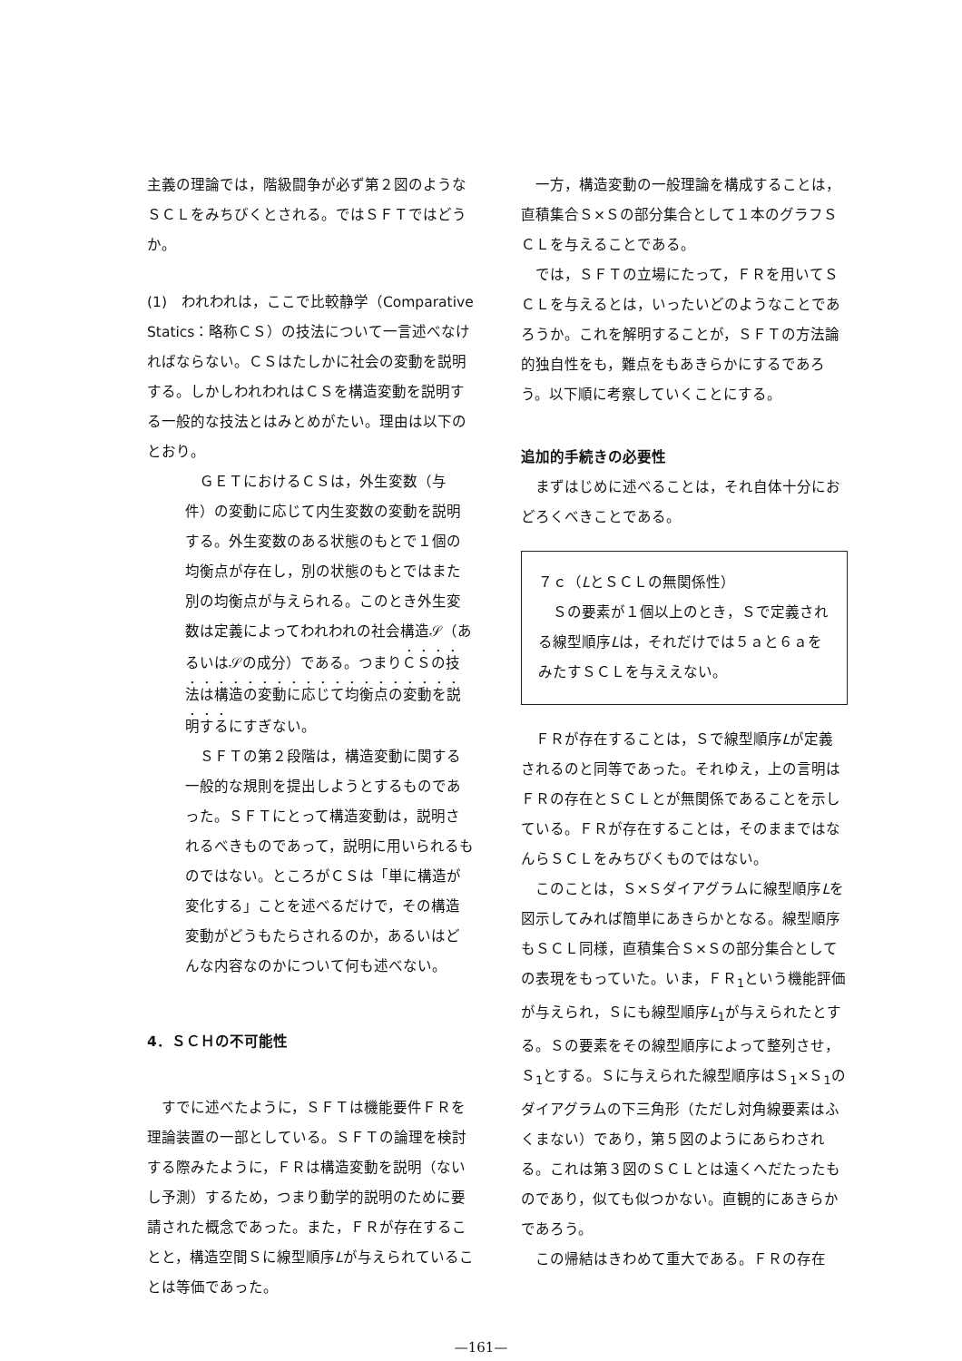主義の理論では，階級闘争が必ず第２図のようなＳＣＬをみちびくとされる。ではＳＦＴではどうか。
(1)　われわれは，ここで比較静学（Comparative Statics：略称ＣＳ）の技法について一言述べなければならない。ＣＳはたしかに社会の変動を説明する。しかしわれわれはＣＳを構造変動を説明する一般的な技法とはみとめがたい。理由は以下のとおり。
ＧＥＴにおけるＣＳは，外生変数（与件）の変動に応じて内生変数の変動を説明する。外生変数のある状態のもとで１個の均衡点が存在し，別の状態のもとではまた別の均衡点が与えられる。このとき外生変数は定義によってわれわれの社会構造𝒮（あるいは𝒮の成分）である。つまりＣＳの技法は構造の変動に応じて均衡点の変動を説明するにすぎない。
ＳＦＴの第２段階は，構造変動に関する一般的な規則を提出しようとするものであった。ＳＦＴにとって構造変動は，説明されるべきものであって，説明に用いられるものではない。ところがＣＳは「単に構造が変化する」ことを述べるだけで，その構造変動がどうもたらされるのか，あるいはどんな内容なのかについて何も述べない。
4．ＳＣＨの不可能性
すでに述べたように，ＳＦＴは機能要件ＦＲを理論装置の一部としている。ＳＦＴの論理を検討する際みたように，ＦＲは構造変動を説明（ないし予測）するため，つまり動学的説明のために要請された概念であった。また，ＦＲが存在することと，構造空間Ｓに線型順序Lが与えられていることは等価であった。
一方，構造変動の一般理論を構成することは，直積集合Ｓ×Ｓの部分集合として１本のグラフＳＣＬを与えることである。
では，ＳＦＴの立場にたって，ＦＲを用いてＳＣＬを与えるとは，いったいどのようなことであろうか。これを解明することが，ＳＦＴの方法論的独自性をも，難点をもあきらかにするであろう。以下順に考察していくことにする。
追加的手続きの必要性
まずはじめに述べることは，それ自体十分におどろくべきことである。
７ｃ（LとＳＣＬの無関係性）
Ｓの要素が１個以上のとき，Ｓで定義される線型順序Lは，それだけでは５ａと６ａをみたすＳＣＬを与ええない。
ＦＲが存在することは，Ｓで線型順序Lが定義されるのと同等であった。それゆえ，上の言明はＦＲの存在とＳＣＬとが無関係であることを示している。ＦＲが存在することは，そのままではなんらＳＣＬをみちびくものではない。
このことは，Ｓ×Ｓダイアグラムに線型順序Lを図示してみれば簡単にあきらかとなる。線型順序もＳＣＬ同様，直積集合Ｓ×Ｓの部分集合としての表現をもっていた。いま，ＦＲ<sub>1</sub>という機能評価が与えられ，Ｓにも線型順序L<sub>1</sub>が与えられたとする。Ｓの要素をその線型順序によって整列させ，Ｓ<sub>1</sub>とする。Ｓに与えられた線型順序はＳ<sub>1</sub>×Ｓ<sub>1</sub>のダイアグラムの下三角形（ただし対角線要素はふくまない）であり，第５図のようにあらわされる。これは第３図のＳＣＬとは遠くへだたったものであり，似ても似つかない。直観的にあきらかであろう。
この帰結はきわめて重大である。ＦＲの存在
—161—